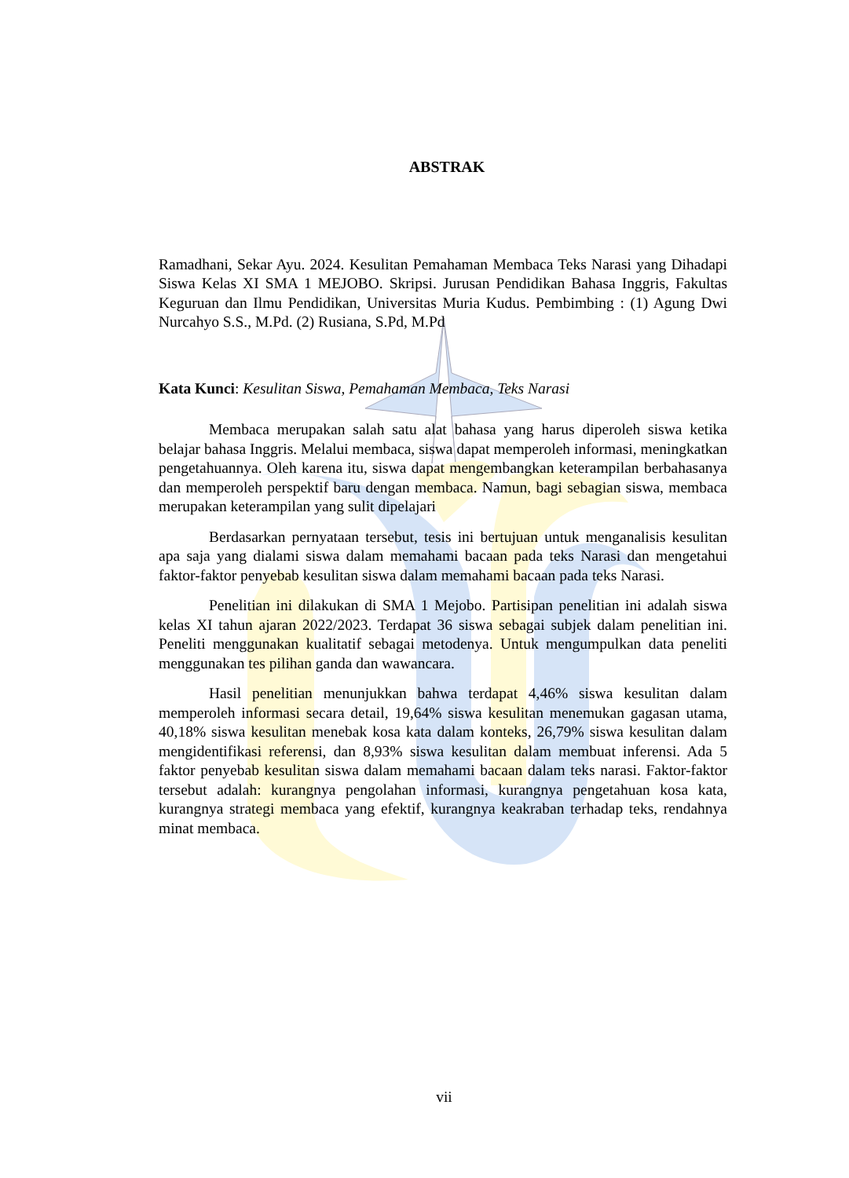ABSTRAK
Ramadhani, Sekar Ayu. 2024. Kesulitan Pemahaman Membaca Teks Narasi yang Dihadapi Siswa Kelas XI SMA 1 MEJOBO. Skripsi. Jurusan Pendidikan Bahasa Inggris, Fakultas Keguruan dan Ilmu Pendidikan, Universitas Muria Kudus. Pembimbing : (1) Agung Dwi Nurcahyo S.S., M.Pd. (2) Rusiana, S.Pd, M.Pd
Kata Kunci: Kesulitan Siswa, Pemahaman Membaca, Teks Narasi
Membaca merupakan salah satu alat bahasa yang harus diperoleh siswa ketika belajar bahasa Inggris. Melalui membaca, siswa dapat memperoleh informasi, meningkatkan pengetahuannya. Oleh karena itu, siswa dapat mengembangkan keterampilan berbahasanya dan memperoleh perspektif baru dengan membaca. Namun, bagi sebagian siswa, membaca merupakan keterampilan yang sulit dipelajari
Berdasarkan pernyataan tersebut, tesis ini bertujuan untuk menganalisis kesulitan apa saja yang dialami siswa dalam memahami bacaan pada teks Narasi dan mengetahui faktor-faktor penyebab kesulitan siswa dalam memahami bacaan pada teks Narasi.
Penelitian ini dilakukan di SMA 1 Mejobo. Partisipan penelitian ini adalah siswa kelas XI tahun ajaran 2022/2023. Terdapat 36 siswa sebagai subjek dalam penelitian ini. Peneliti menggunakan kualitatif sebagai metodenya. Untuk mengumpulkan data peneliti menggunakan tes pilihan ganda dan wawancara.
Hasil penelitian menunjukkan bahwa terdapat 4,46% siswa kesulitan dalam memperoleh informasi secara detail, 19,64% siswa kesulitan menemukan gagasan utama, 40,18% siswa kesulitan menebak kosa kata dalam konteks, 26,79% siswa kesulitan dalam mengidentifikasi referensi, dan 8,93% siswa kesulitan dalam membuat inferensi. Ada 5 faktor penyebab kesulitan siswa dalam memahami bacaan dalam teks narasi. Faktor-faktor tersebut adalah: kurangnya pengolahan informasi, kurangnya pengetahuan kosa kata, kurangnya strategi membaca yang efektif, kurangnya keakraban terhadap teks, rendahnya minat membaca.
vii